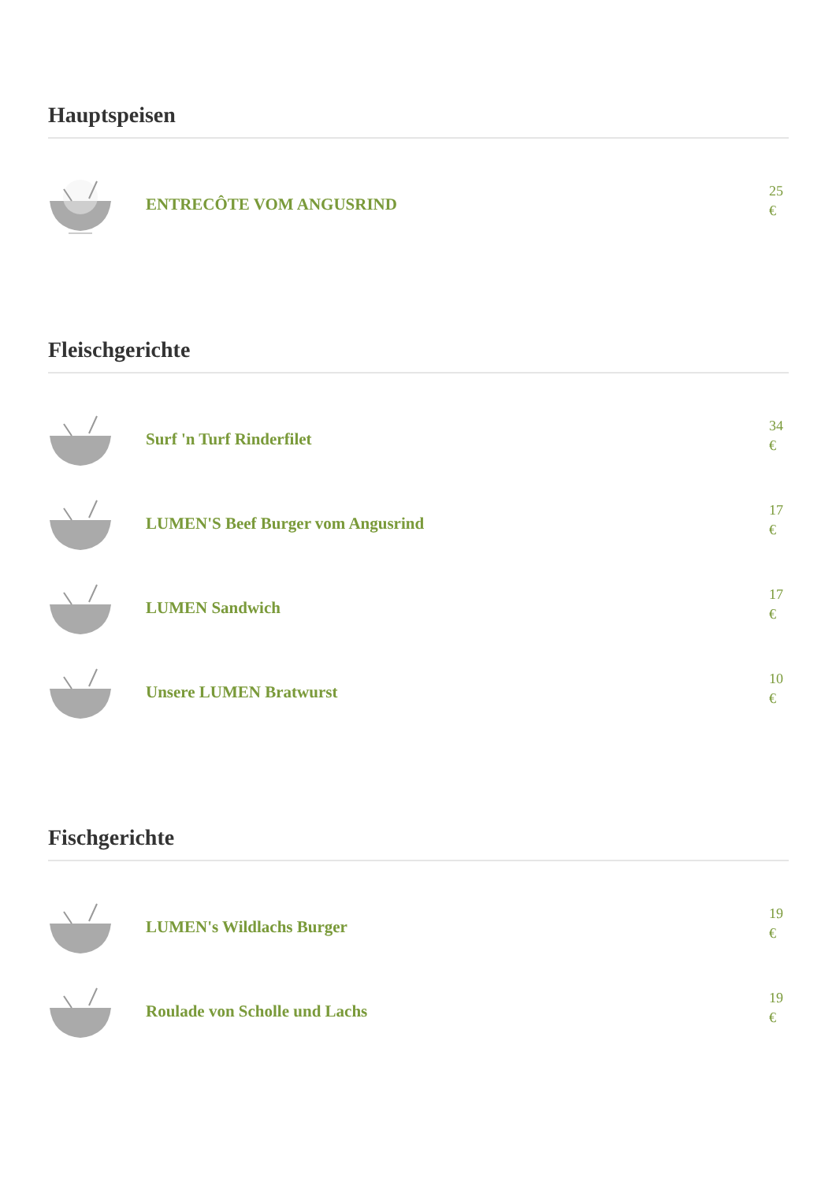Hauptspeisen
ENTRECÔTE VOM ANGUSRIND
25 €
Fleischgerichte
Surf 'n Turf Rinderfilet
34 €
LUMEN'S Beef Burger vom Angusrind
17 €
LUMEN Sandwich
17 €
Unsere LUMEN Bratwurst
10 €
Fischgerichte
LUMEN's Wildlachs Burger
19 €
Roulade von Scholle und Lachs
19 €